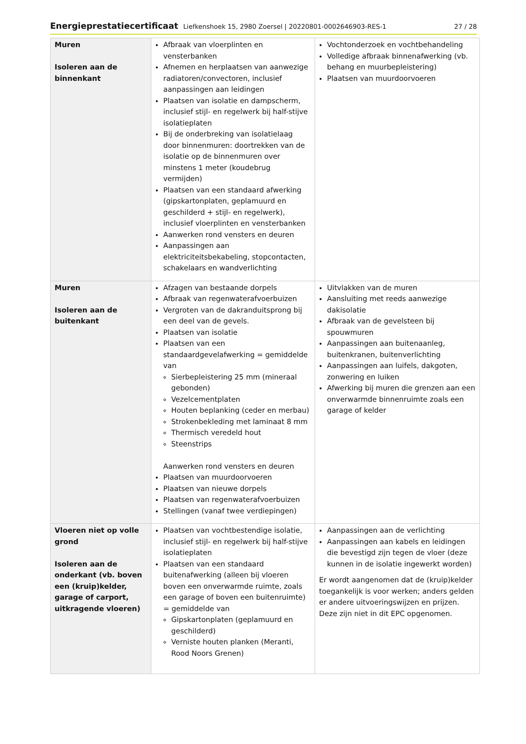Energieprestatiecertificaat Liefkenshoek 15, 2980 Zoersel | 20220801-0002646903-RES-1 27 / 28
| Muren Isoleren aan de binnenkant | Afbraak van vloerplinten en vensterbanken Afnemen en herplaatsen van aanwezige radiatoren/convectoren, inclusief aanpassingen aan leidingen Plaatsen van isolatie en dampscherm, inclusief stijl- en regelwerk bij half-stijve isolatieplaten Bij de onderbreking van isolatielaag door binnenmuren: doortrekken van de isolatie op de binnenmuren over minstens 1 meter (koudebrug vermijden) Plaatsen van een standaard afwerking (gipskartonplaten, geplamuurd en geschilderd + stijl- en regelwerk), inclusief vloerplinten en vensterbanken Aanwerken rond vensters en deuren Aanpassingen aan elektriciteitsbekabeling, stopcontacten, schakelaars en wandverlichting | Vochtonderzoek en vochtbehandeling Volledige afbraak binnenafwerking (vb. behang en muurbepleistering) Plaatsen van muurdoorvoeren |
| Muren Isoleren aan de buitenkant | Afzagen van bestaande dorpels Afbraak van regenwaterafvoerbuizen Vergroten van de dakranduitsprong bij een deel van de gevels. Plaatsen van isolatie Plaatsen van een standaardgevelafwerking = gemiddelde van Sierbepleistering 25 mm (mineraal gebonden) Vezelcementplaten Houten beplanking (ceder en merbau) Strokenbekleding met laminaat 8 mm Thermisch veredeld hout Steenstrips Aanwerken rond vensters en deuren Plaatsen van muurdoorvoeren Plaatsen van nieuwe dorpels Plaatsen van regenwaterafvoerbuizen Stellingen (vanaf twee verdiepingen) | Uitvlakken van de muren Aansluiting met reeds aanwezige dakisolatie Afbraak van de gevelsteen bij spouwmuren Aanpassingen aan buitenaanleg, buitenkranen, buitenverlichting Aanpassingen aan luifels, dakgoten, zonwering en luiken Afwerking bij muren die grenzen aan een onverwarmde binnenruimte zoals een garage of kelder |
| Vloeren niet op volle grond Isoleren aan de onderkant (vb. boven een (kruip)kelder, garage of carport, uitkragende vloeren) | Plaatsen van vochtbestendige isolatie, inclusief stijl- en regelwerk bij half-stijve isolatieplaten Plaatsen van een standaard buitenafwerking (alleen bij vloeren boven een onverwarmde ruimte, zoals een garage of boven een buitenruimte) = gemiddelde van Gipskartonplaten (geplamuurd en geschilderd) Verniste houten planken (Meranti, Rood Noors Grenen) | Aanpassingen aan de verlichting Aanpassingen aan kabels en leidingen die bevestigd zijn tegen de vloer (deze kunnen in de isolatie ingewerkt worden) Er wordt aangenomen dat de (kruip)kelder toegankelijk is voor werken; anders gelden er andere uitvoeringswijzen en prijzen. Deze zijn niet in dit EPC opgenomen. |